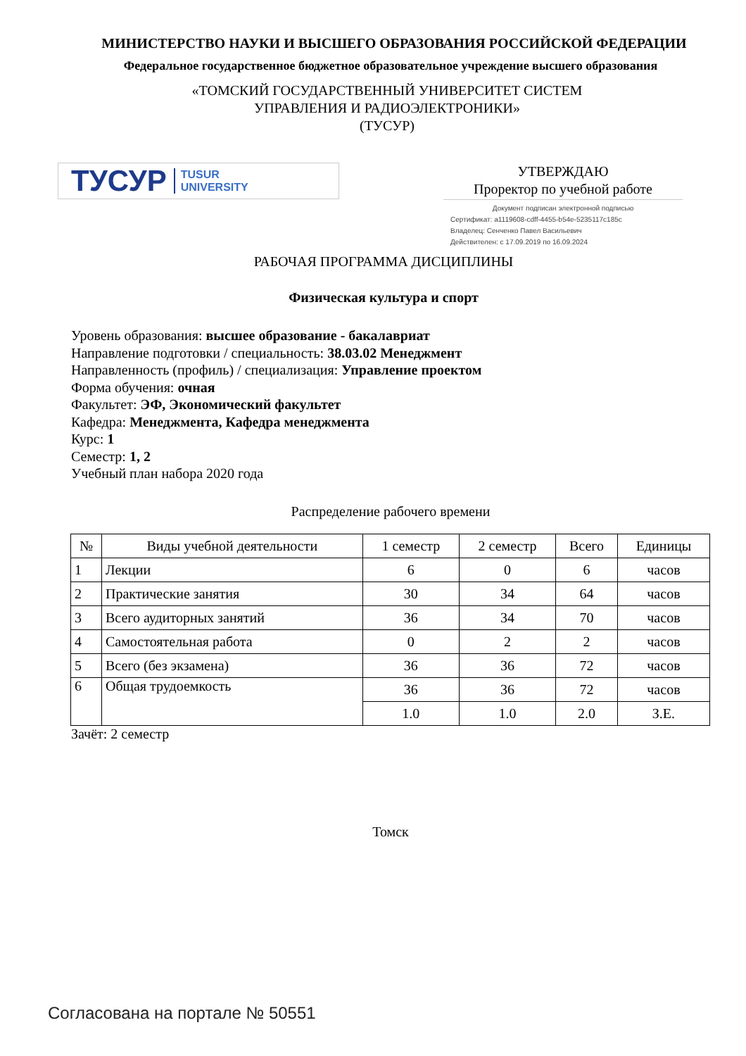МИНИСТЕРСТВО НАУКИ И ВЫСШЕГО ОБРАЗОВАНИЯ РОССИЙСКОЙ ФЕДЕРАЦИИ
Федеральное государственное бюджетное образовательное учреждение высшего образования
«ТОМСКИЙ ГОСУДАРСТВЕННЫЙ УНИВЕРСИТЕТ СИСТЕМ
УПРАВЛЕНИЯ И РАДИОЭЛЕКТРОНИКИ»
(ТУСУР)
ТУСУР TUSUR
UNIVERSITY
УТВЕРЖДАЮ
Проректор по учебной работе
Документ подписан электронной подписью
Сертификат: a1119608-cdff-4455-b54e-5235117c185c
Владелец: Сенченко Павел Васильевич
Действителен: с 17.09.2019 по 16.09.2024
РАБОЧАЯ ПРОГРАММА ДИСЦИПЛИНЫ
Физическая культура и спорт
Уровень образования: высшее образование - бакалавриат
Направление подготовки / специальность: 38.03.02 Менеджмент
Направленность (профиль) / специализация: Управление проектом
Форма обучения: очная
Факультет: ЭФ, Экономический факультет
Кафедра: Менеджмента, Кафедра менеджмента
Курс: 1
Семестр: 1, 2
Учебный план набора 2020 года
Распределение рабочего времени
| № | Виды учебной деятельности | 1 семестр | 2 семестр | Всего | Единицы |
| --- | --- | --- | --- | --- | --- |
| 1 | Лекции | 6 | 0 | 6 | часов |
| 2 | Практические занятия | 30 | 34 | 64 | часов |
| 3 | Всего аудиторных занятий | 36 | 34 | 70 | часов |
| 4 | Самостоятельная работа | 0 | 2 | 2 | часов |
| 5 | Всего (без экзамена) | 36 | 36 | 72 | часов |
| 6 | Общая трудоемкость | 36 | 36 | 72 | часов |
| | | 1.0 | 1.0 | 2.0 | З.Е. |
Зачёт: 2 семестр
Томск
Согласована на портале № 50551